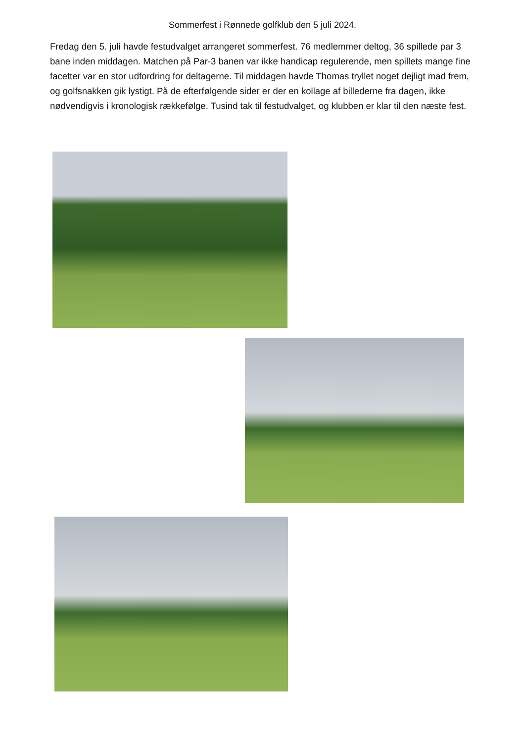Sommerfest i Rønnede golfklub den 5 juli 2024.
Fredag den 5. juli havde festudvalget arrangeret sommerfest. 76 medlemmer deltog, 36 spillede par 3 bane inden middagen. Matchen på Par-3 banen var ikke handicap regulerende, men spillets mange fine facetter var en stor udfordring for deltagerne. Til middagen havde Thomas tryllet noget dejligt mad frem, og golfsnakken gik lystigt. På de efterfølgende sider er der en kollage af billederne fra dagen, ikke nødvendigvis i kronologisk rækkefølge. Tusind tak til festudvalget, og klubben er klar til den næste fest.